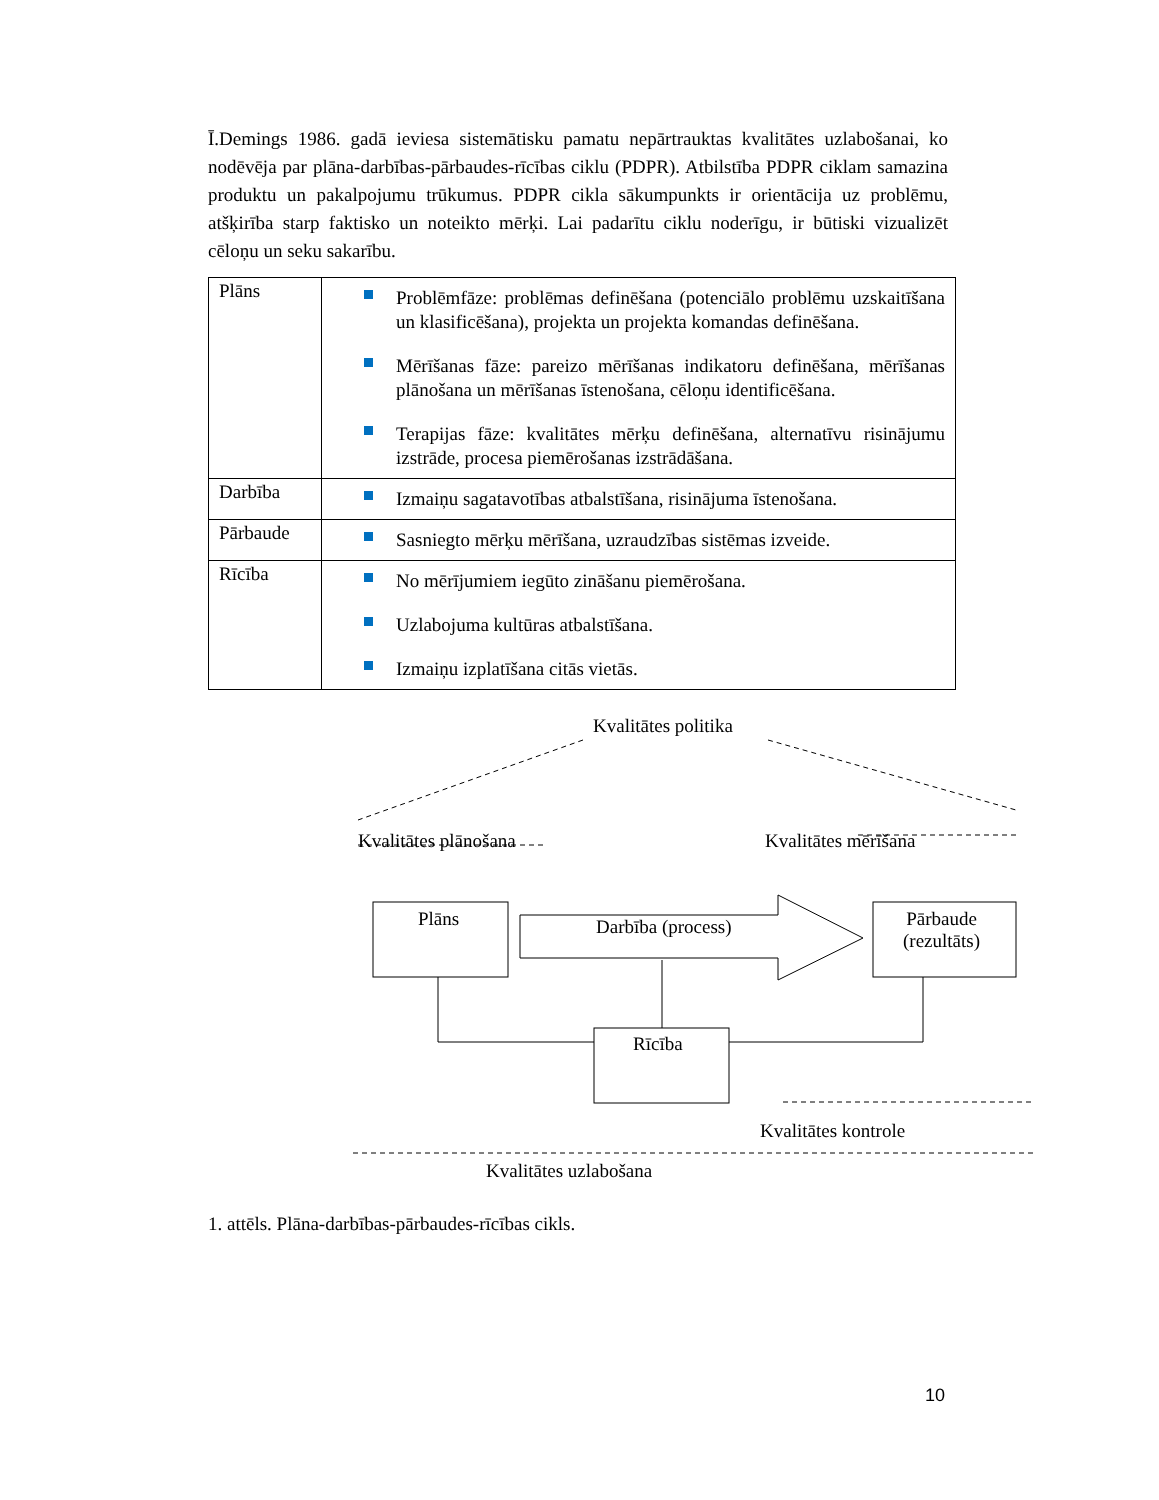Ī.Demings 1986. gadā ieviesa sistemātisku pamatu nepārtrauktas kvalitātes uzlabošanai, ko nodēvēja par plāna-darbības-pārbaudes-rīcības ciklu (PDPR). Atbilstība PDPR ciklam samazina produktu un pakalpojumu trūkumus. PDPR cikla sākumpunkts ir orientācija uz problēmu, atšķirība starp faktisko un noteikto mērķi. Lai padarītu ciklu noderīgu, ir būtiski vizualizēt cēloņu un seku sakarību.
| Plāns | Problēmfāze: problēmas definēšana (potenciālo problēmu uzskaitīšana un klasificēšana), projekta un projekta komandas definēšana. Mērīšanas fāze: pareizo mērīšanas indikatoru definēšana, mērīšanas plānošana un mērīšanas īstenošana, cēloņu identificēšana. Terapijas fāze: kvalitātes mērķu definēšana, alternatīvu risinājumu izstrāde, procesa piemērošanas izstrādāšana. |
| Darbība | Izmaiņu sagatavotības atbalstīšana, risinājuma īstenošana. |
| Pārbaude | Sasniegto mērķu mērīšana, uzraudzības sistēmas izveide. |
| Rīcība | No mērījumiem iegūto zināšanu piemērošana. Uzlabojuma kultūras atbalstīšana. Izmaiņu izplatīšana citās vietās. |
Kvalitātes politika
Kvalitātes plānošana Kvalitātes mērīšana
Plāns Darbība (process) Pārbaude
(rezultāts)
Rīcība
Kvalitātes kontrole
Kvalitātes uzlabošana
1. attēls. Plāna-darbības-pārbaudes-rīcības cikls.
10